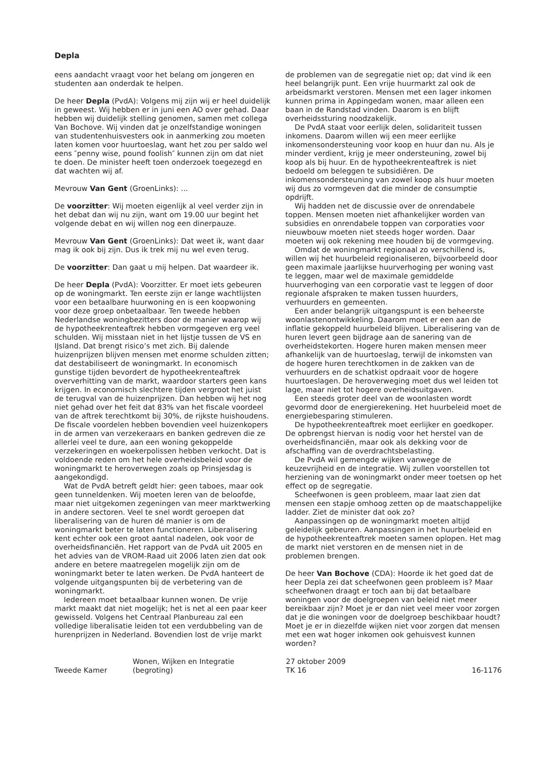Depla
eens aandacht vraagt voor het belang om jongeren en studenten aan onderdak te helpen.
De heer Depla (PvdA): Volgens mij zijn wij er heel duidelijk in geweest. Wij hebben er in juni een AO over gehad. Daar hebben wij duidelijk stelling genomen, samen met collega Van Bochove. Wij vinden dat je onzelfstandige woningen van studentenhuisvesters ook in aanmerking zou moeten laten komen voor huurtoeslag, want het zou per saldo wel eens ″penny wise, pound foolish″ kunnen zijn om dat niet te doen. De minister heeft toen onderzoek toegezegd en dat wachten wij af.
Mevrouw Van Gent (GroenLinks): ...
De voorzitter: Wij moeten eigenlijk al veel verder zijn in het debat dan wij nu zijn, want om 19.00 uur begint het volgende debat en wij willen nog een dinerpauze.
Mevrouw Van Gent (GroenLinks): Dat weet ik, want daar mag ik ook bij zijn. Dus ik trek mij nu wel even terug.
De voorzitter: Dan gaat u mij helpen. Dat waardeer ik.
De heer Depla (PvdA): Voorzitter. Er moet iets gebeuren op de woningmarkt. Ten eerste zijn er lange wachtlijsten voor een betaalbare huurwoning en is een koopwoning voor deze groep onbetaalbaar. Ten tweede hebben Nederlandse woningbezitters door de manier waarop wij de hypotheekrenteaftrek hebben vormgegeven erg veel schulden. Wij misstaan niet in het lijstje tussen de VS en IJsland. Dat brengt risico’s met zich. Bij dalende huizenprijzen blijven mensen met enorme schulden zitten; dat destabiliseert de woningmarkt. In economisch gunstige tijden bevordert de hypotheekrenteaftrek oververhitting van de markt, waardoor starters geen kans krijgen. In economisch slechtere tijden vergroot het juist de terugval van de huizenprijzen. Dan hebben wij het nog niet gehad over het feit dat 83% van het fiscale voordeel van de aftrek terechtkomt bij 30%, de rijkste huishoudens. De fiscale voordelen hebben bovendien veel huizenkopers in de armen van verzekeraars en banken gedreven die ze allerlei veel te dure, aan een woning gekoppelde verzekeringen en woekerpolissen hebben verkocht. Dat is voldoende reden om het hele overheidsbeleid voor de woningmarkt te heroverwegen zoals op Prinsjesdag is aangekondigd.
Wat de PvdA betreft geldt hier: geen taboes, maar ook geen tunneldenken. Wij moeten leren van de beloofde, maar niet uitgekomen zegeningen van meer marktwerking in andere sectoren. Veel te snel wordt geroepen dat liberalisering van de huren dé manier is om de woningmarkt beter te laten functioneren. Liberalisering kent echter ook een groot aantal nadelen, ook voor de overheidsfinanciën. Het rapport van de PvdA uit 2005 en het advies van de VROM-Raad uit 2006 laten zien dat ook andere en betere maatregelen mogelijk zijn om de woningmarkt beter te laten werken. De PvdA hanteert de volgende uitgangspunten bij de verbetering van de woningmarkt.
Iedereen moet betaalbaar kunnen wonen. De vrije markt maakt dat niet mogelijk; het is net al een paar keer gewisseld. Volgens het Centraal Planbureau zal een volledige liberalisatie leiden tot een verdubbeling van de hurenprijzen in Nederland. Bovendien lost de vrije markt
de problemen van de segregatie niet op; dat vind ik een heel belangrijk punt. Een vrije huurmarkt zal ook de arbeidsmarkt verstoren. Mensen met een lager inkomen kunnen prima in Appingedam wonen, maar alleen een baan in de Randstad vinden. Daarom is en blijft overheidssturing noodzakelijk.
De PvdA staat voor eerlijk delen, solidariteit tussen inkomens. Daarom willen wij een meer eerlijke inkomensondersteuning voor koop en huur dan nu. Als je minder verdient, krijg je meer ondersteuning, zowel bij koop als bij huur. En de hypotheekrenteaftrek is niet bedoeld om beleggen te subsidiëren. De inkomensondersteuning van zowel koop als huur moeten wij dus zo vormgeven dat die minder de consumptie opdrijft.
Wij hadden net de discussie over de onrendabele toppen. Mensen moeten niet afhankelijker worden van subsidies en onrendabele toppen van corporaties voor nieuwbouw moeten niet steeds hoger worden. Daar moeten wij ook rekening mee houden bij de vormgeving.
Omdat de woningmarkt regionaal zo verschillend is, willen wij het huurbeleid regionaliseren, bijvoorbeeld door geen maximale jaarlijkse huurverhoging per woning vast te leggen, maar wel de maximale gemiddelde huurverhoging van een corporatie vast te leggen of door regionale afspraken te maken tussen huurders, verhuurders en gemeenten.
Een ander belangrijk uitgangspunt is een beheerste woonlastenontwikkeling. Daarom moet er een aan de inflatie gekoppeld huurbeleid blijven. Liberalisering van de huren levert geen bijdrage aan de sanering van de overheidstekorten. Hogere huren maken mensen meer afhankelijk van de huurtoeslag, terwijl de inkomsten van de hogere huren terechtkomen in de zakken van de verhuurders en de schatkist opdraait voor de hogere huurtoeslagen. De heroverweging moet dus wel leiden tot lage, maar niet tot hogere overheidsuitgaven.
Een steeds groter deel van de woonlasten wordt gevormd door de energierekening. Het huurbeleid moet de energiebesparing stimuleren.
De hypotheekrenteaftrek moet eerlijker en goedkoper. De opbrengst hiervan is nodig voor het herstel van de overheidsfinanciën, maar ook als dekking voor de afschaffing van de overdrachtsbelasting.
De PvdA wil gemengde wijken vanwege de keuzevrijheid en de integratie. Wij zullen voorstellen tot herziening van de woningmarkt onder meer toetsen op het effect op de segregatie.
Scheefwonen is geen probleem, maar laat zien dat mensen een stapje omhoog zetten op de maatschappelijke ladder. Ziet de minister dat ook zo?
Aanpassingen op de woningmarkt moeten altijd geleidelijk gebeuren. Aanpassingen in het huurbeleid en de hypotheekrenteaftrek moeten samen oplopen. Het mag de markt niet verstoren en de mensen niet in de problemen brengen.
De heer Van Bochove (CDA): Hoorde ik het goed dat de heer Depla zei dat scheefwonen geen probleem is? Maar scheefwonen draagt er toch aan bij dat betaalbare woningen voor de doelgroepen van beleid niet meer bereikbaar zijn? Moet je er dan niet veel meer voor zorgen dat je die woningen voor de doelgroep beschikbaar houdt? Moet je er in diezelfde wijken niet voor zorgen dat mensen met een wat hoger inkomen ook gehuisvest kunnen worden?
Tweede Kamer
Wonen, Wijken en Integratie
(begroting)
27 oktober 2009
TK 16
16-1176